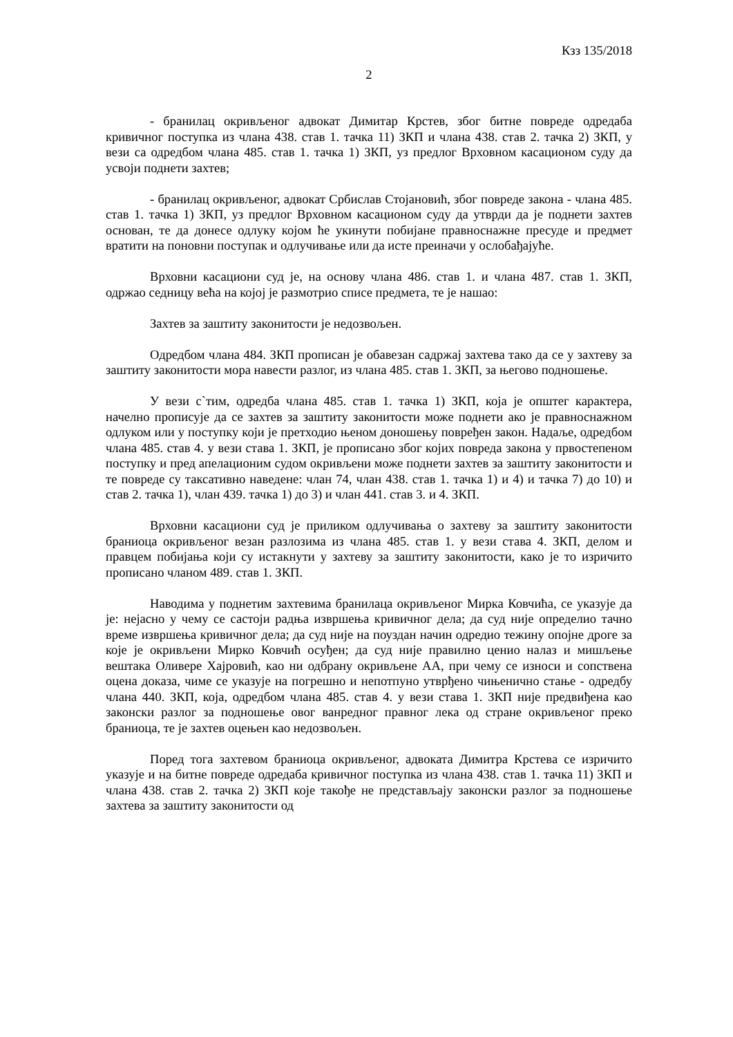Кзз 135/2018
2
- бранилац окривљеног адвокат Димитар Крстев, због битне повреде одредаба кривичног поступка из члана 438. став 1. тачка 11) ЗКП и члана 438. став 2. тачка 2) ЗКП, у вези са одредбом члана 485. став 1. тачка 1) ЗКП, уз предлог Врховном касационом суду да усвоји поднети захтев;
- бранилац окривљеног, адвокат Србислав Стојановић, због повреде закона - члана 485. став 1. тачка 1) ЗКП, уз предлог Врховном касационом суду да утврди да је поднети захтев основан, те да донесе одлуку којом ће укинути побијане правноснажне пресуде и предмет вратити на поновни поступак и одлучивање или да исте преиначи у ослобађајуће.
Врховни касациони суд је, на основу члана 486. став 1. и члана 487. став 1. ЗКП, одржао седницу већа на којој је размотрио списе предмета, те је нашао:
Захтев за заштиту законитости је недозвољен.
Одредбом члана 484. ЗКП прописан је обавезан садржај захтева тако да се у захтеву за заштиту законитости мора навести разлог, из члана 485. став 1. ЗКП, за његово подношење.
У вези с`тим, одредба члана 485. став 1. тачка 1) ЗКП, која је општег карактера, начелно прописује да се захтев за заштиту законитости може поднети ако је правноснажном одлуком или у поступку који је претходио њеном доношењу повређен закон. Надаље, одредбом члана 485. став 4. у вези става 1. ЗКП, је прописано због којих повреда закона у првостепеном поступку и пред апелационим судом окривљени може поднети захтев за заштиту законитости и те повреде су таксативно наведене: члан 74, члан 438. став 1. тачка 1) и 4) и тачка 7) до 10) и став 2. тачка 1), члан 439. тачка 1) до 3) и члан 441. став 3. и 4. ЗКП.
Врховни касациони суд је приликом одлучивања о захтеву за заштиту законитости браниоца окривљеног везан разлозима из члана 485. став 1. у вези става 4. ЗКП, делом и правцем побијања који су истакнути у захтеву за заштиту законитости, како је то изричито прописано чланом 489. став 1. ЗКП.
Наводима у поднетим захтевима бранилаца окривљеног Мирка Ковчића, се указује да је: нејасно у чему се састоји радња извршења кривичног дела; да суд није определио тачно време извршења кривичног дела; да суд није на поуздан начин одредио тежину опојне дроге за које је окривљени Мирко Ковчић осуђен; да суд није правилно ценио налаз и мишљење вештака Оливере Хајровић, као ни одбрану окривљене АА, при чему се износи и сопствена оцена доказа, чиме се указује на погрешно и непотпуно утврђено чињенично стање - одредбу члана 440. ЗКП, која, одредбом члана 485. став 4. у вези става 1. ЗКП није предвиђена као законски разлог за подношење овог ванредног правног лека од стране окривљеног преко браниоца, те је захтев оцењен као недозвољен.
Поред тога захтевом браниоца окривљеног, адвоката Димитра Крстева се изричито указује и на битне повреде одредаба кривичног поступка из члана 438. став 1. тачка 11) ЗКП и члана 438. став 2. тачка 2) ЗКП које такође не представљају законски разлог за подношење захтева за заштиту законитости од